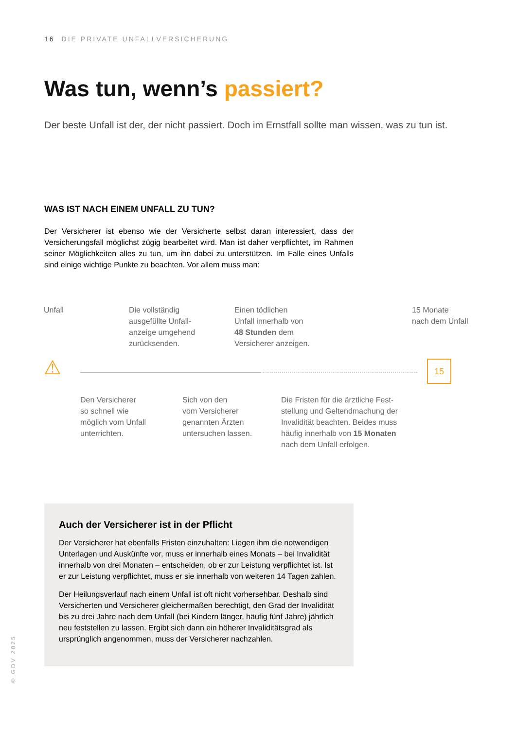16 DIE PRIVATE UNFALLVERSICHERUNG
Was tun, wenn’s passiert?
Der beste Unfall ist der, der nicht passiert. Doch im Ernstfall sollte man wissen, was zu tun ist.
WAS IST NACH EINEM UNFALL ZU TUN?
Der Versicherer ist ebenso wie der Versicherte selbst daran interessiert, dass der Versicherungsfall möglichst zügig bearbeitet wird. Man ist daher verpflichtet, im Rahmen seiner Möglichkeiten alles zu tun, um ihn dabei zu unterstützen. Im Falle eines Unfalls sind einige wichtige Punkte zu beachten. Vor allem muss man:
Unfall
Die vollständig
ausgefüllte Unfall-
anzeige umgehend
zurücksenden.
Einen tödlichen
Unfall innerhalb von
48 Stunden dem
Versicherer anzeigen.
15 Monate
nach dem Unfall
⚠ 15
Den Versicherer
so schnell wie
möglich vom Unfall
unterrichten.
Sich von den
vom Versicherer
genannten Ärzten
untersuchen lassen.
Die Fristen für die ärztliche Fest-
stellung und Geltendmachung der
Invalidität beachten. Beides muss
häufig innerhalb von 15 Monaten
nach dem Unfall erfolgen.
Auch der Versicherer ist in der Pflicht
Der Versicherer hat ebenfalls Fristen einzuhalten: Liegen ihm die notwendigen Unterlagen und Auskünfte vor, muss er innerhalb eines Monats – bei Invalidität innerhalb von drei Monaten – entscheiden, ob er zur Leistung verpflichtet ist. Ist er zur Leistung verpflichtet, muss er sie innerhalb von weiteren 14 Tagen zahlen.
Der Heilungsverlauf nach einem Unfall ist oft nicht vorhersehbar. Deshalb sind Versicherten und Versicherer gleichermaßen berechtigt, den Grad der Invalidität bis zu drei Jahre nach dem Unfall (bei Kindern länger, häufig fünf Jahre) jährlich neu feststellen zu lassen. Ergibt sich dann ein höherer Invaliditätsgrad als ursprünglich angenommen, muss der Versicherer nachzahlen.
© GDV 2025